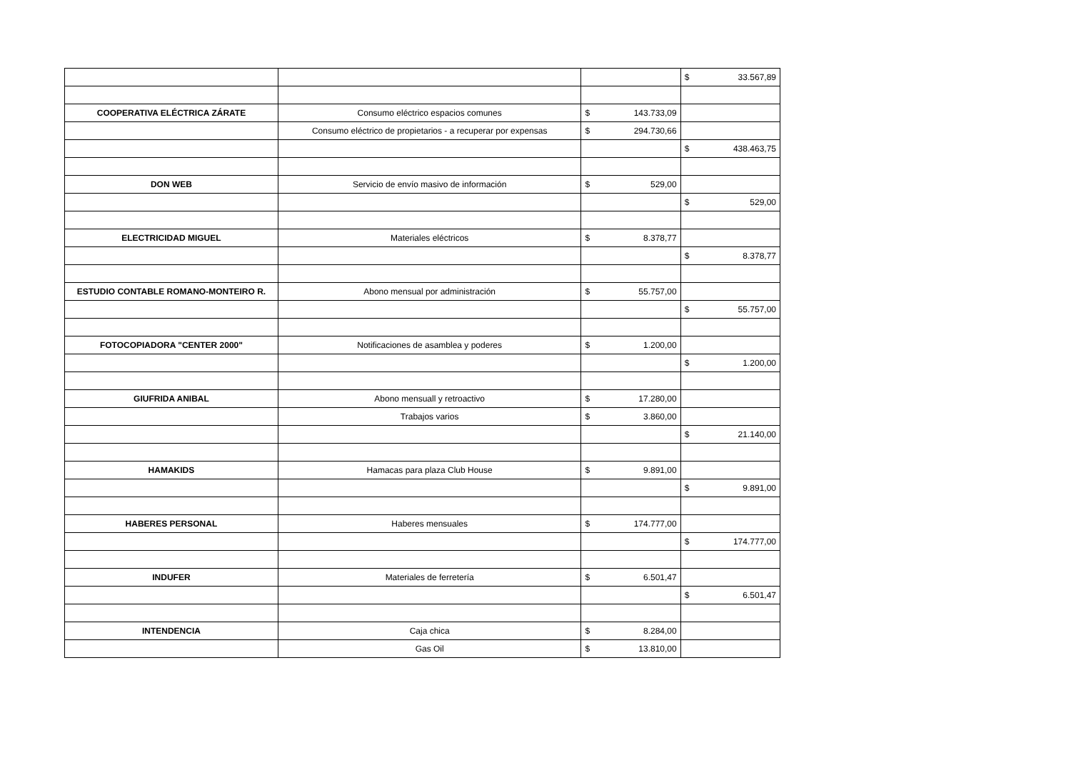| | | | $ 33.567,89 |
| COOPERATIVA ELÉCTRICA ZÁRATE | Consumo eléctrico espacios comunes | $ 143.733,09 | |
| | Consumo eléctrico de propietarios - a recuperar por expensas | $ 294.730,66 | |
| | | | $ 438.463,75 |
| DON WEB | Servicio de envío masivo de información | $ 529,00 | |
| | | | $ 529,00 |
| ELECTRICIDAD MIGUEL | Materiales eléctricos | $ 8.378,77 | |
| | | | $ 8.378,77 |
| ESTUDIO CONTABLE ROMANO-MONTEIRO R. | Abono mensual por administración | $ 55.757,00 | |
| | | | $ 55.757,00 |
| FOTOCOPIADORA "CENTER 2000" | Notificaciones de asamblea y poderes | $ 1.200,00 | |
| | | | $ 1.200,00 |
| GIUFRIDA ANIBAL | Abono mensuall y retroactivo | $ 17.280,00 | |
| | Trabajos varios | $ 3.860,00 | |
| | | | $ 21.140,00 |
| HAMAKIDS | Hamacas para plaza Club House | $ 9.891,00 | |
| | | | $ 9.891,00 |
| HABERES PERSONAL | Haberes mensuales | $ 174.777,00 | |
| | | | $ 174.777,00 |
| INDUFER | Materiales de ferretería | $ 6.501,47 | |
| | | | $ 6.501,47 |
| INTENDENCIA | Caja chica | $ 8.284,00 | |
| | Gas Oil | $ 13.810,00 | |